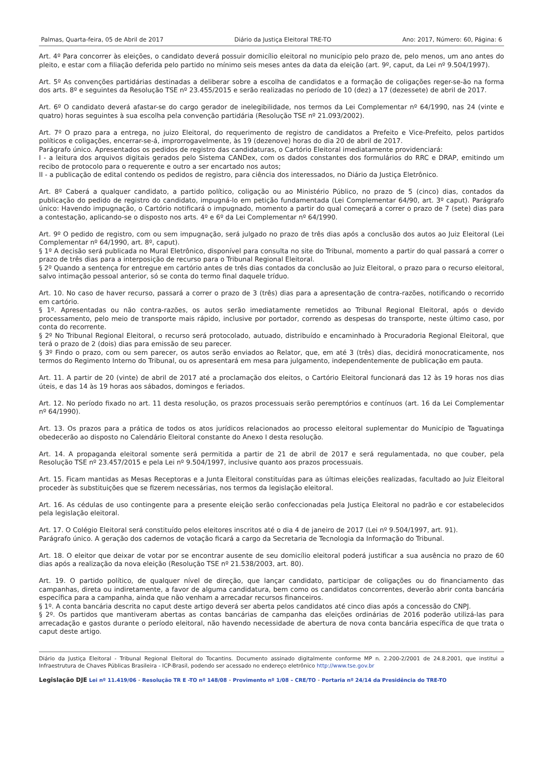Palmas, Quarta-feira, 05 de Abril de 2017 Diário da Justiça Eleitoral TRE-TO Ano: 2017, Número: 60, Página: 6
Art. 4º Para concorrer às eleições, o candidato deverá possuir domicílio eleitoral no município pelo prazo de, pelo menos, um ano antes do pleito, e estar com a filiação deferida pelo partido no mínimo seis meses antes da data da eleição (art. 9º, caput, da Lei nº 9.504/1997).
Art. 5º As convenções partidárias destinadas a deliberar sobre a escolha de candidatos e a formação de coligações reger-se-ão na forma dos arts. 8º e seguintes da Resolução TSE nº 23.455/2015 e serão realizadas no período de 10 (dez) a 17 (dezessete) de abril de 2017.
Art. 6º O candidato deverá afastar-se do cargo gerador de inelegibilidade, nos termos da Lei Complementar nº 64/1990, nas 24 (vinte e quatro) horas seguintes à sua escolha pela convenção partidária (Resolução TSE nº 21.093/2002).
Art. 7º O prazo para a entrega, no juizo Eleitoral, do requerimento de registro de candidatos a Prefeito e Vice-Prefeito, pelos partidos políticos e coligações, encerrar-se-á, improrrogavelmente, às 19 (dezenove) horas do dia 20 de abril de 2017.
Parágrafo único. Apresentados os pedidos de registro das candidaturas, o Cartório Eleitoral imediatamente providenciará:
I - a leitura dos arquivos digitais gerados pelo Sistema CANDex, com os dados constantes dos formulários do RRC e DRAP, emitindo um recibo de protocolo para o requerente e outro a ser encartado nos autos;
II - a publicação de edital contendo os pedidos de registro, para ciência dos interessados, no Diário da Justiça Eletrônico.
Art. 8º Caberá a qualquer candidato, a partido político, coligação ou ao Ministério Público, no prazo de 5 (cinco) dias, contados da publicação do pedido de registro do candidato, impugná-lo em petição fundamentada (Lei Complementar 64/90, art. 3º caput). Parágrafo único: Havendo impugnação, o Cartório notificará o impugnado, momento a partir do qual começará a correr o prazo de 7 (sete) dias para a contestação, aplicando-se o disposto nos arts. 4º e 6º da Lei Complementar nº 64/1990.
Art. 9º O pedido de registro, com ou sem impugnação, será julgado no prazo de três dias após a conclusão dos autos ao Juiz Eleitoral (Lei Complementar nº 64/1990, art. 8º, caput).
§ 1º A decisão será publicada no Mural Eletrônico, disponível para consulta no site do Tribunal, momento a partir do qual passará a correr o prazo de três dias para a interposição de recurso para o Tribunal Regional Eleitoral.
§ 2º Quando a sentença for entregue em cartório antes de três dias contados da conclusão ao Juiz Eleitoral, o prazo para o recurso eleitoral, salvo intimação pessoal anterior, só se conta do termo final daquele tríduo.
Art. 10. No caso de haver recurso, passará a correr o prazo de 3 (três) dias para a apresentação de contra-razões, notificando o recorrido em cartório.
§ 1º. Apresentadas ou não contra-razões, os autos serão imediatamente remetidos ao Tribunal Regional Eleitoral, após o devido processamento, pelo meio de transporte mais rápido, inclusive por portador, correndo as despesas do transporte, neste último caso, por conta do recorrente.
§ 2º No Tribunal Regional Eleitoral, o recurso será protocolado, autuado, distribuído e encaminhado à Procuradoria Regional Eleitoral, que terá o prazo de 2 (dois) dias para emissão de seu parecer.
§ 3º Findo o prazo, com ou sem parecer, os autos serão enviados ao Relator, que, em até 3 (três) dias, decidirá monocraticamente, nos termos do Regimento Interno do Tribunal, ou os apresentará em mesa para julgamento, independentemente de publicação em pauta.
Art. 11. A partir de 20 (vinte) de abril de 2017 até a proclamação dos eleitos, o Cartório Eleitoral funcionará das 12 às 19 horas nos dias úteis, e das 14 às 19 horas aos sábados, domingos e feriados.
Art. 12. No período fixado no art. 11 desta resolução, os prazos processuais serão peremptórios e contínuos (art. 16 da Lei Complementar nº 64/1990).
Art. 13. Os prazos para a prática de todos os atos jurídicos relacionados ao processo eleitoral suplementar do Município de Taguatinga obedecerão ao disposto no Calendário Eleitoral constante do Anexo I desta resolução.
Art. 14. A propaganda eleitoral somente será permitida a partir de 21 de abril de 2017 e será regulamentada, no que couber, pela Resolução TSE nº 23.457/2015 e pela Lei nº 9.504/1997, inclusive quanto aos prazos processuais.
Art. 15. Ficam mantidas as Mesas Receptoras e a Junta Eleitoral constituídas para as últimas eleições realizadas, facultado ao Juiz Eleitoral proceder às substituições que se fizerem necessárias, nos termos da legislação eleitoral.
Art. 16. As cédulas de uso contingente para a presente eleição serão confeccionadas pela Justiça Eleitoral no padrão e cor estabelecidos pela legislação eleitoral.
Art. 17. O Colégio Eleitoral será constituído pelos eleitores inscritos até o dia 4 de janeiro de 2017 (Lei nº 9.504/1997, art. 91).
Parágrafo único. A geração dos cadernos de votação ficará a cargo da Secretaria de Tecnologia da Informação do Tribunal.
Art. 18. O eleitor que deixar de votar por se encontrar ausente de seu domicílio eleitoral poderá justificar a sua ausência no prazo de 60 dias após a realização da nova eleição (Resolução TSE nº 21.538/2003, art. 80).
Art. 19. O partido político, de qualquer nível de direção, que lançar candidato, participar de coligações ou do financiamento das campanhas, direta ou indiretamente, a favor de alguma candidatura, bem como os candidatos concorrentes, deverão abrir conta bancária específica para a campanha, ainda que não venham a arrecadar recursos financeiros.
§ 1º. A conta bancária descrita no caput deste artigo deverá ser aberta pelos candidatos até cinco dias após a concessão do CNPJ.
§ 2º. Os partidos que mantiveram abertas as contas bancárias de campanha das eleições ordinárias de 2016 poderão utilizá-las para arrecadação e gastos durante o período eleitoral, não havendo necessidade de abertura de nova conta bancária específica de que trata o caput deste artigo.
Diário da Justiça Eleitoral - Tribunal Regional Eleitoral do Tocantins. Documento assinado digitalmente conforme MP n. 2.200-2/2001 de 24.8.2001, que institui a Infraestrutura de Chaves Públicas Brasileira - ICP-Brasil, podendo ser acessado no endereço eletrônico http://www.tse.gov.br
Legislação DJE Lei nº 11.419/06 - Resolução TR E -TO nº 148/08 - Provimento nº 1/08 – CRE/TO - Portaria nº 24/14 da Presidência do TRE-TO